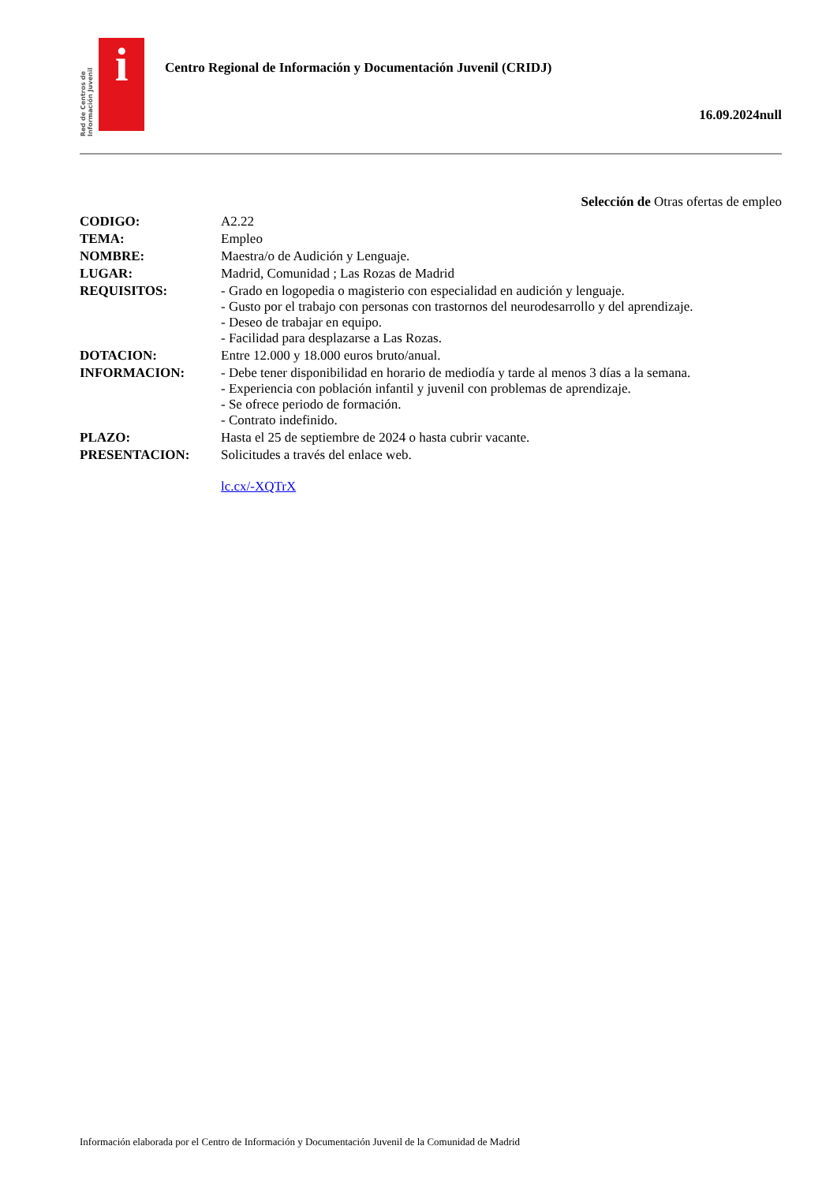Red de Centros de Información Juvenil
i
Centro Regional de Información y Documentación Juvenil (CRIDJ)
16.09.2024null
Selección de Otras ofertas de empleo
| CODIGO: | A2.22 |
| TEMA: | Empleo |
| NOMBRE: | Maestra/o de Audición y Lenguaje. |
| LUGAR: | Madrid, Comunidad ; Las Rozas de Madrid |
| REQUISITOS: | - Grado en logopedia o magisterio con especialidad en audición y lenguaje. - Gusto por el trabajo con personas con trastornos del neurodesarrollo y del aprendizaje. - Deseo de trabajar en equipo. - Facilidad para desplazarse a Las Rozas. |
| DOTACION: | Entre 12.000 y 18.000 euros bruto/anual. |
| INFORMACION: | - Debe tener disponibilidad en horario de mediodía y tarde al menos 3 días a la semana. - Experiencia con población infantil y juvenil con problemas de aprendizaje. - Se ofrece periodo de formación. - Contrato indefinido. |
| PLAZO: | Hasta el 25 de septiembre de 2024 o hasta cubrir vacante. |
| PRESENTACION: | Solicitudes a través del enlace web. lc.cx/-XQTrX |
Información elaborada por el Centro de Información y Documentación Juvenil de la Comunidad de Madrid